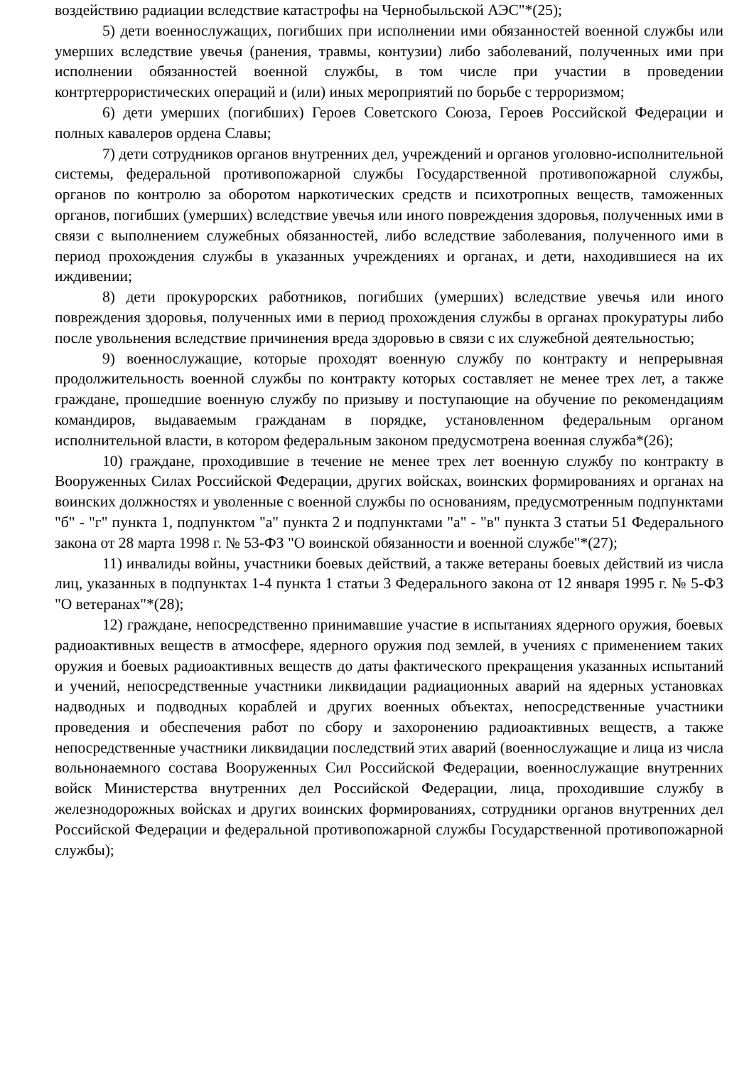воздействию радиации вследствие катастрофы на Чернобыльской АЭС"*(25);
5) дети военнослужащих, погибших при исполнении ими обязанностей военной службы или умерших вследствие увечья (ранения, травмы, контузии) либо заболеваний, полученных ими при исполнении обязанностей военной службы, в том числе при участии в проведении контртеррористических операций и (или) иных мероприятий по борьбе с терроризмом;
6) дети умерших (погибших) Героев Советского Союза, Героев Российской Федерации и полных кавалеров ордена Славы;
7) дети сотрудников органов внутренних дел, учреждений и органов уголовно-исполнительной системы, федеральной противопожарной службы Государственной противопожарной службы, органов по контролю за оборотом наркотических средств и психотропных веществ, таможенных органов, погибших (умерших) вследствие увечья или иного повреждения здоровья, полученных ими в связи с выполнением служебных обязанностей, либо вследствие заболевания, полученного ими в период прохождения службы в указанных учреждениях и органах, и дети, находившиеся на их иждивении;
8) дети прокурорских работников, погибших (умерших) вследствие увечья или иного повреждения здоровья, полученных ими в период прохождения службы в органах прокуратуры либо после увольнения вследствие причинения вреда здоровью в связи с их служебной деятельностью;
9) военнослужащие, которые проходят военную службу по контракту и непрерывная продолжительность военной службы по контракту которых составляет не менее трех лет, а также граждане, прошедшие военную службу по призыву и поступающие на обучение по рекомендациям командиров, выдаваемым гражданам в порядке, установленном федеральным органом исполнительной власти, в котором федеральным законом предусмотрена военная служба*(26);
10) граждане, проходившие в течение не менее трех лет военную службу по контракту в Вооруженных Силах Российской Федерации, других войсках, воинских формированиях и органах на воинских должностях и уволенные с военной службы по основаниям, предусмотренным подпунктами "б" - "г" пункта 1, подпунктом "а" пункта 2 и подпунктами "а" - "в" пункта 3 статьи 51 Федерального закона от 28 марта 1998 г. № 53-ФЗ "О воинской обязанности и военной службе"*(27);
11) инвалиды войны, участники боевых действий, а также ветераны боевых действий из числа лиц, указанных в подпунктах 1-4 пункта 1 статьи 3 Федерального закона от 12 января 1995 г. № 5-ФЗ "О ветеранах"*(28);
12) граждане, непосредственно принимавшие участие в испытаниях ядерного оружия, боевых радиоактивных веществ в атмосфере, ядерного оружия под землей, в учениях с применением таких оружия и боевых радиоактивных веществ до даты фактического прекращения указанных испытаний и учений, непосредственные участники ликвидации радиационных аварий на ядерных установках надводных и подводных кораблей и других военных объектах, непосредственные участники проведения и обеспечения работ по сбору и захоронению радиоактивных веществ, а также непосредственные участники ликвидации последствий этих аварий (военнослужащие и лица из числа вольнонаемного состава Вооруженных Сил Российской Федерации, военнослужащие внутренних войск Министерства внутренних дел Российской Федерации, лица, проходившие службу в железнодорожных войсках и других воинских формированиях, сотрудники органов внутренних дел Российской Федерации и федеральной противопожарной службы Государственной противопожарной службы);